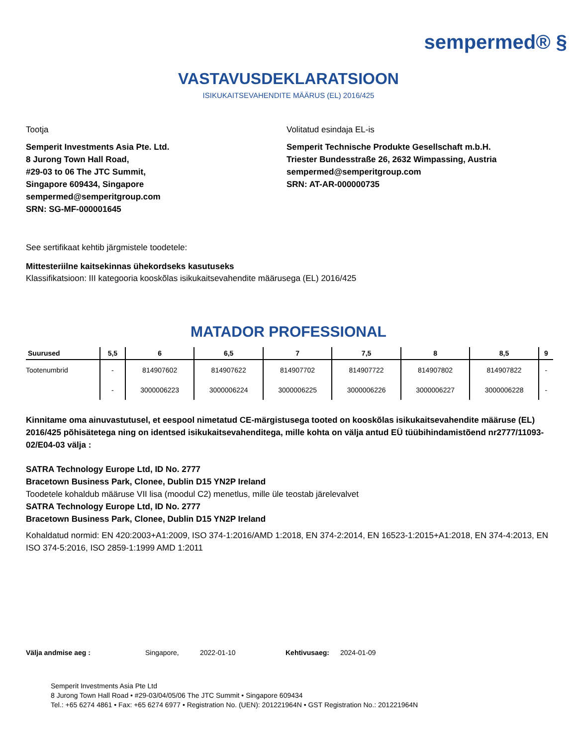sempermed® §
VASTAVUSDEKLARATSIOON
ISIKUKAITSEVAHENDITE MÄÄRUS (EL) 2016/425
Tootja
Semperit Investments Asia Pte. Ltd.
8 Jurong Town Hall Road,
#29-03 to 06 The JTC Summit,
Singapore 609434, Singapore
sempermed@semperitgroup.com
SRN: SG-MF-000001645
Volitatud esindaja EL-is
Semperit Technische Produkte Gesellschaft m.b.H.
Triester Bundesstraße 26, 2632 Wimpassing, Austria
sempermed@semperitgroup.com
SRN: AT-AR-000000735
See sertifikaat kehtib järgmistele toodetele:
Mittesteriilne kaitsekinnas ühekordseks kasutuseks
Klassifikatsioon: III kategooria kooskõlas isikukaitsevahendite määrusega (EL) 2016/425
MATADOR PROFESSIONAL
| Suurused | 5,5 | 6 | 6,5 | 7 | 7,5 | 8 | 8,5 | 9 |
| --- | --- | --- | --- | --- | --- | --- | --- | --- |
| Tootenumbrid | - | 814907602 | 814907622 | 814907702 | 814907722 | 814907802 | 814907822 | - |
| | - | 3000006223 | 3000006224 | 3000006225 | 3000006226 | 3000006227 | 3000006228 | - |
Kinnitame oma ainuvastutusel, et eespool nimetatud CE-märgistusega tooted on kooskõlas isikukaitsevahendite määruse (EL) 2016/425 põhisätetega ning on identsed isikukaitsevahenditega, mille kohta on välja antud EÜ tüübihindamistõend nr2777/11093-02/E04-03 välja :
SATRA Technology Europe Ltd, ID No. 2777
Bracetown Business Park, Clonee, Dublin D15 YN2P Ireland
Toodetele kohaldub määruse VII lisa (moodul C2) menetlus, mille üle teostab järelevalvet
SATRA Technology Europe Ltd, ID No. 2777
Bracetown Business Park, Clonee, Dublin D15 YN2P Ireland
Kohaldatud normid: EN 420:2003+A1:2009, ISO 374-1:2016/AMD 1:2018, EN 374-2:2014, EN 16523-1:2015+A1:2018, EN 374-4:2013, EN ISO 374-5:2016, ISO 2859-1:1999 AMD 1:2011
Välja andmise aeg : Singapore, 2022-01-10 Kehtivusaeg: 2024-01-09
Semperit Investments Asia Pte Ltd
8 Jurong Town Hall Road • #29-03/04/05/06 The JTC Summit • Singapore 609434
Tel.: +65 6274 4861 • Fax: +65 6274 6977 • Registration No. (UEN): 201221964N • GST Registration No.: 201221964N